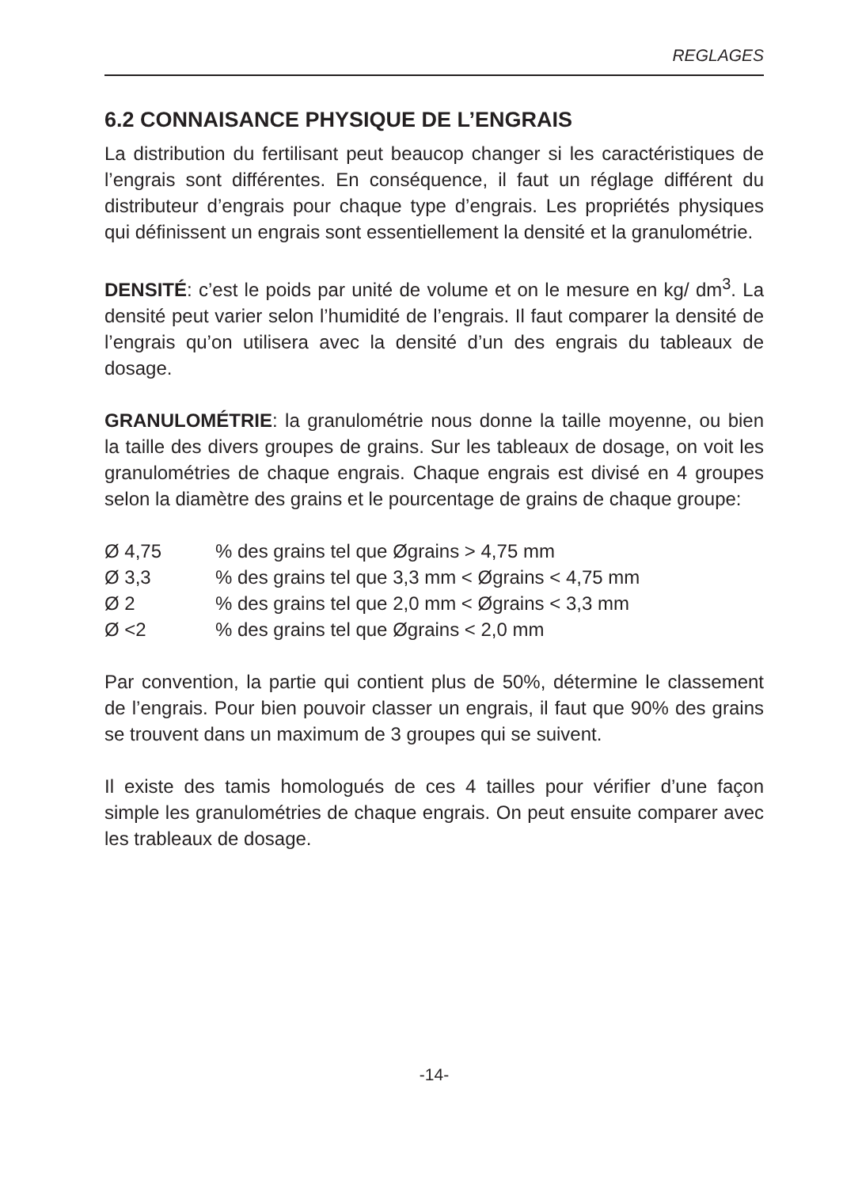REGLAGES
6.2 CONNAISANCE PHYSIQUE DE L’ENGRAIS
La distribution du fertilisant peut beaucop changer si les caractéristiques de l’engrais sont différentes. En conséquence, il faut un réglage différent du distributeur d’engrais pour chaque type d’engrais. Les propriétés physiques qui définissent un engrais sont essentiellement la densité et la granulométrie.
DENSITÉ: c’est le poids par unité de volume et on le mesure en kg/ dm<sup>3</sup>. La densité peut varier selon l’humidité de l’engrais. Il faut comparer la densité de l’engrais qu’on utilisera avec la densité d’un des engrais du tableaux de dosage.
GRANULOMÉTRIE: la granulométrie nous donne la taille moyenne, ou bien la taille des divers groupes de grains. Sur les tableaux de dosage, on voit les granulométries de chaque engrais. Chaque engrais est divisé en 4 groupes selon la diamètre des grains et le pourcentage de grains de chaque groupe:
| Ø 4,75 | % des grains tel que Øgrains > 4,75 mm |
| Ø 3,3 | % des grains tel que 3,3 mm < Øgrains < 4,75 mm |
| Ø 2 | % des grains tel que 2,0 mm < Øgrains < 3,3 mm |
| Ø <2 | % des grains tel que Øgrains < 2,0 mm |
Par convention, la partie qui contient plus de 50%, détermine le classement de l’engrais. Pour bien pouvoir classer un engrais, il faut que 90% des grains se trouvent dans un maximum de 3 groupes qui se suivent.
Il existe des tamis homologués de ces 4 tailles pour vérifier d’une façon simple les granulométries de chaque engrais. On peut ensuite comparer avec les trableaux de dosage.
-14-